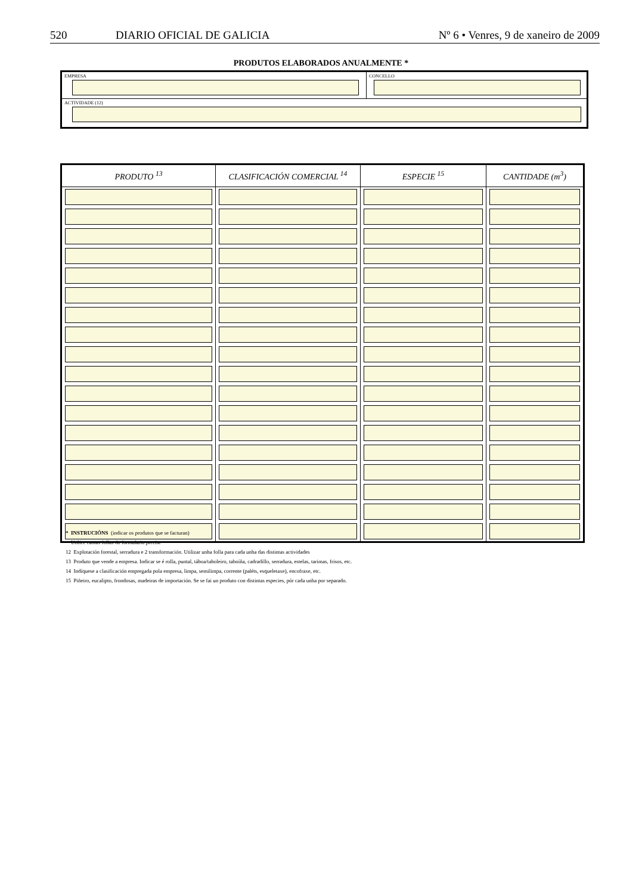520 DIARIO OFICIAL DE GALICIA Nº 6 • Venres, 9 de xaneiro de 2009
PRODUTOS ELABORADOS ANUALMENTE *
EMPRESA CONCELLO
ACTIVIDADE (12)
| PRODUTO <sup>13</sup> | CLASIFICACIÓN COMERCIAL <sup>14</sup> | ESPECIE <sup>15</sup> | CANTIDADE (m<sup>3</sup>) |
| --- | --- | --- | --- |
* INSTRUCIÓNS (indicar os produtos que se facturan)
Utilice cantas follas do formulario precise
12 Explotación forestal, serradura e 2 transformación. Utilizar unha folla para cada unha das distintas actividades
13 Produto que vende a empresa. Indicar se é rolla, puntal, táboa/taboleiro, taboíña, cadradillo, serradura, estelas, tarimas, frisos, etc.
14 Indíquese a clasificación empregada pola empresa, limpa, semilimpa, corrente (paléts, esqueletaxe), encofraxe, etc.
15 Piñeiro, eucalipto, frondosas, madeiras de importación. Se se fai un produto con distintas especies, pór cada unha por separado.